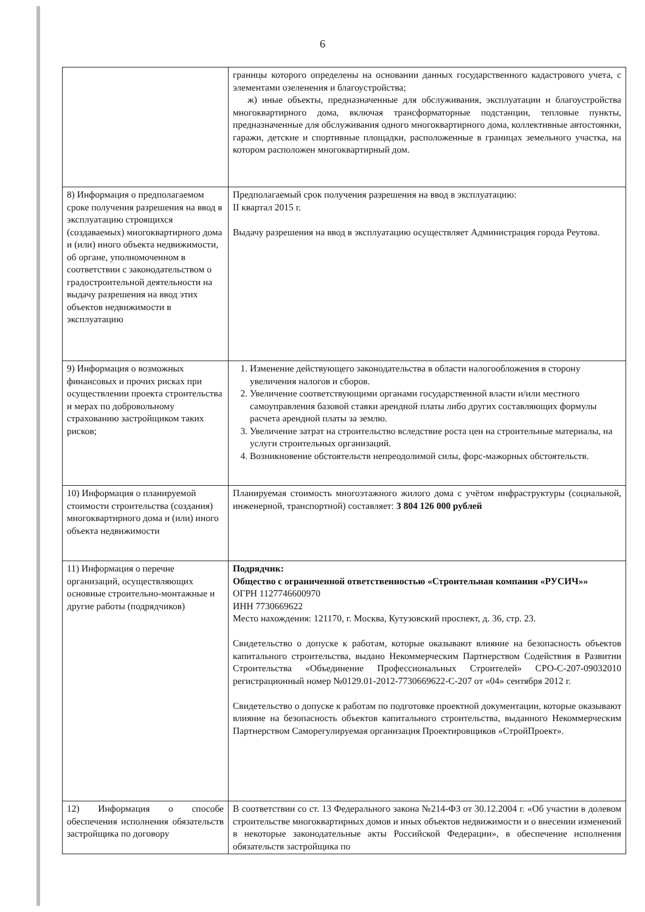6
| | границы которого определены на основании данных государственного кадастрового учета, с элементами озеленения и благоустройства; ж) иные объекты, предназначенные для обслуживания, эксплуатации и благоустройства многоквартирного дома, включая трансформаторные подстанции, тепловые пункты, предназначенные для обслуживания одного многоквартирного дома, коллективные автостоянки, гаражи, детские и спортивные площадки, расположенные в границах земельного участка, на котором расположен многоквартирный дом. |
| 8) Информация о предполагаемом сроке получения разрешения на ввод в эксплуатацию строящихся (создаваемых) многоквартирного дома и (или) иного объекта недвижимости, об органе, уполномоченном в соответствии с законодательством о градостроительной деятельности на выдачу разрешения на ввод этих объектов недвижимости в эксплуатацию | Предполагаемый срок получения разрешения на ввод в эксплуатацию: II квартал 2015 г. Выдачу разрешения на ввод в эксплуатацию осуществляет Администрация города Реутова. |
| 9) Информация о возможных финансовых и прочих рисках при осуществлении проекта строительства и мерах по добровольному страхованию застройщиком таких рисков; | 1. Изменение действующего законодательства в области налогообложения в сторону увеличения налогов и сборов. 2. Увеличение соответствующими органами государственной власти и/или местного самоуправления базовой ставки арендной платы либо других составляющих формулы расчета арендной платы за землю. 3. Увеличение затрат на строительство вследствие роста цен на строительные материалы, на услуги строительных организаций. 4. Возникновение обстоятельств непреодолимой силы, форс-мажорных обстоятельств. |
| 10) Информация о планируемой стоимости строительства (создания) многоквартирного дома и (или) иного объекта недвижимости | Планируемая стоимость многоэтажного жилого дома с учётом инфраструктуры (социальной, инженерной, транспортной) составляет: 3 804 126 000 рублей |
| 11) Информация о перечне организаций, осуществляющих основные строительно-монтажные и другие работы (подрядчиков) | Подрядчик: Общество с ограниченной ответственностью «Строительная компания «РУСИЧ»» ОГРН 1127746600970 ИНН 7730669622 Место нахождения: 121170, г. Москва, Кутузовский проспект, д. 36, стр. 23. Свидетельство о допуске к работам, которые оказывают влияние на безопасность объектов капитального строительства, выдано Некоммерческим Партнерством Содействия в Развитии Строительства «Объединение Профессиональных Строителей» СРО-С-207-09032010 регистрационный номер №0129.01-2012-7730669622-С-207 от «04» сентября 2012 г. Свидетельство о допуске к работам по подготовке проектной документации, которые оказывают влияние на безопасность объектов капитального строительства, выданного Некоммерческим Партнерством Саморегулируемая организация Проектировщиков «СтройПроект». |
| 12) Информация о способе обеспечения исполнения обязательств застройщика по договору | В соответствии со ст. 13 Федерального закона №214-ФЗ от 30.12.2004 г. «Об участии в долевом строительстве многоквартирных домов и иных объектов недвижимости и о внесении изменений в некоторые законодательные акты Российской Федерации», в обеспечение исполнения обязательств застройщика по |